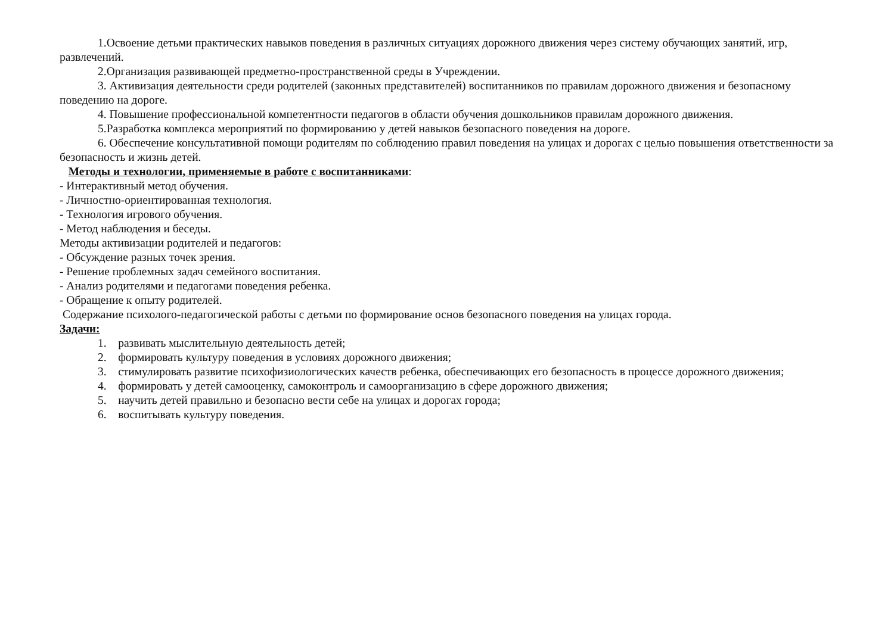1.Освоение детьми практических навыков поведения в различных ситуациях дорожного движения через систему обучающих занятий, игр, развлечений.
2.Организация развивающей предметно-пространственной среды в Учреждении.
3. Активизация деятельности среди родителей (законных представителей) воспитанников по правилам дорожного движения и безопасному поведению на дороге.
4. Повышение профессиональной компетентности педагогов в области обучения дошкольников правилам дорожного движения.
5.Разработка комплекса мероприятий по формированию у детей навыков безопасного поведения на дороге.
6. Обеспечение консультативной помощи родителям по соблюдению правил поведения на улицах и дорогах с целью повышения ответственности за безопасность и жизнь детей.
Методы и технологии, применяемые в работе с воспитанниками:
- Интерактивный метод обучения.
- Личностно-ориентированная технология.
- Технология игрового обучения.
- Метод наблюдения и беседы.
Методы активизации родителей и педагогов:
- Обсуждение разных точек зрения.
- Решение проблемных задач семейного воспитания.
- Анализ родителями и педагогами поведения ребенка.
- Обращение к опыту родителей.
Содержание психолого-педагогической работы с детьми по формирование основ безопасного поведения на улицах города.
Задачи:
1. развивать мыслительную деятельность детей;
2. формировать культуру поведения в условиях дорожного движения;
3. стимулировать развитие психофизиологических качеств ребенка, обеспечивающих его безопасность в процессе дорожного движения;
4. формировать у детей самооценку, самоконтроль и самоорганизацию в сфере дорожного движения;
5. научить детей правильно и безопасно вести себе на улицах и дорогах города;
6. воспитывать культуру поведения.